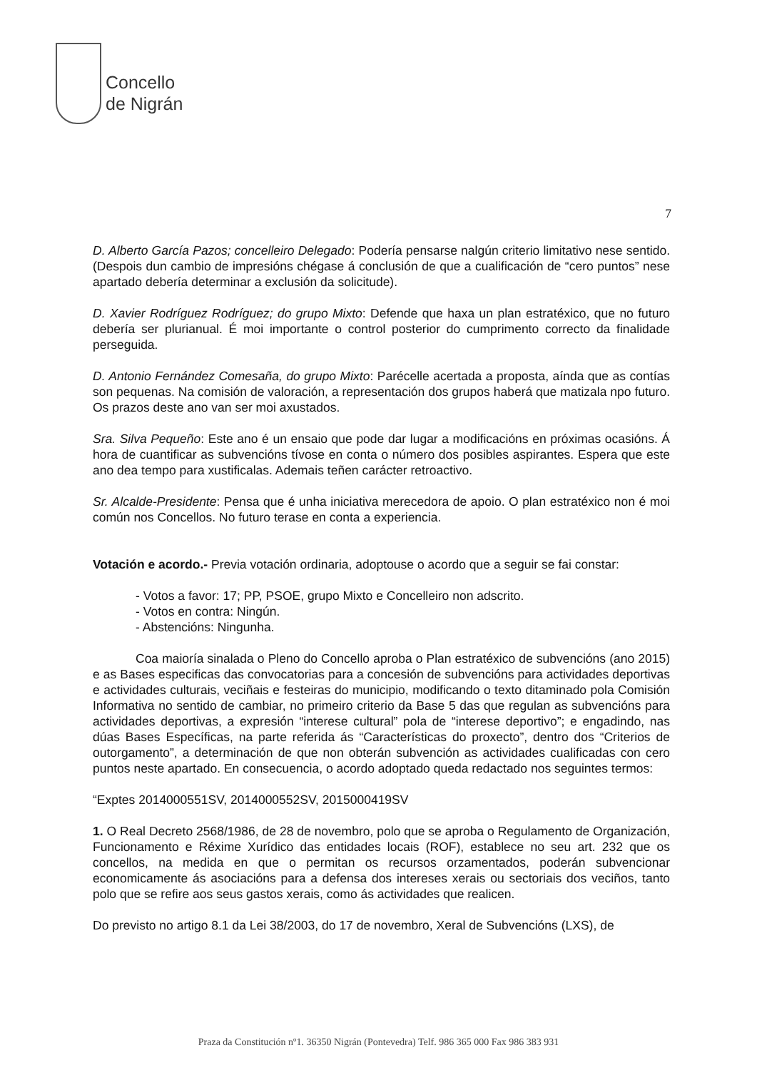Concello
de Nigrán
7
D. Alberto García Pazos; concelleiro Delegado: Podería pensarse nalgún criterio limitativo nese sentido. (Despois dun cambio de impresións chégase á conclusión de que a cualificación de “cero puntos” nese apartado debería determinar a exclusión da solicitude).
D. Xavier Rodríguez Rodríguez; do grupo Mixto: Defende que haxa un plan estratéxico, que no futuro debería ser plurianual. É moi importante o control posterior do cumprimento correcto da finalidade perseguida.
D. Antonio Fernández Comesaña, do grupo Mixto: Parécelle acertada a proposta, aínda que as contías son pequenas. Na comisión de valoración, a representación dos grupos haberá que matizala npo futuro. Os prazos deste ano van ser moi axustados.
Sra. Silva Pequeño: Este ano é un ensaio que pode dar lugar a modificacións en próximas ocasións. Á hora de cuantificar as subvencións tívose en conta o número dos posibles aspirantes. Espera que este ano dea tempo para xustificalas. Ademais teñen carácter retroactivo.
Sr. Alcalde-Presidente: Pensa que é unha iniciativa merecedora de apoio. O plan estratéxico non é moi común nos Concellos. No futuro terase en conta a experiencia.
Votación e acordo.- Previa votación ordinaria, adoptouse o acordo que a seguir se fai constar:
- Votos a favor: 17; PP, PSOE, grupo Mixto e Concelleiro non adscrito.
- Votos en contra: Ningún.
- Abstencións: Ningunha.
Coa maioría sinalada o Pleno do Concello aproba o Plan estratéxico de subvencións (ano 2015) e as Bases especificas das convocatorias para a concesión de subvencións para actividades deportivas e actividades culturais, veciñais e festeiras do municipio, modificando o texto ditaminado pola Comisión Informativa no sentido de cambiar, no primeiro criterio da Base 5 das que regulan as subvencións para actividades deportivas, a expresión “interese cultural” pola de “interese deportivo”; e engadindo, nas dúas Bases Específicas, na parte referida ás “Características do proxecto”, dentro dos “Criterios de outorgamento”, a determinación de que non obterán subvención as actividades cualificadas con cero puntos neste apartado. En consecuencia, o acordo adoptado queda redactado nos seguintes termos:
“Exptes 2014000551SV, 2014000552SV, 2015000419SV
1. O Real Decreto 2568/1986, de 28 de novembro, polo que se aproba o Regulamento de Organización, Funcionamento e Réxime Xurídico das entidades locais (ROF), establece no seu art. 232 que os concellos, na medida en que o permitan os recursos orzamentados, poderán subvencionar economicamente ás asociacións para a defensa dos intereses xerais ou sectoriais dos veciños, tanto polo que se refire aos seus gastos xerais, como ás actividades que realicen.
Do previsto no artigo 8.1 da Lei 38/2003, do 17 de novembro, Xeral de Subvencións (LXS), de
Praza da Constitución nº1. 36350 Nigrán (Pontevedra) Telf. 986 365 000 Fax 986 383 931